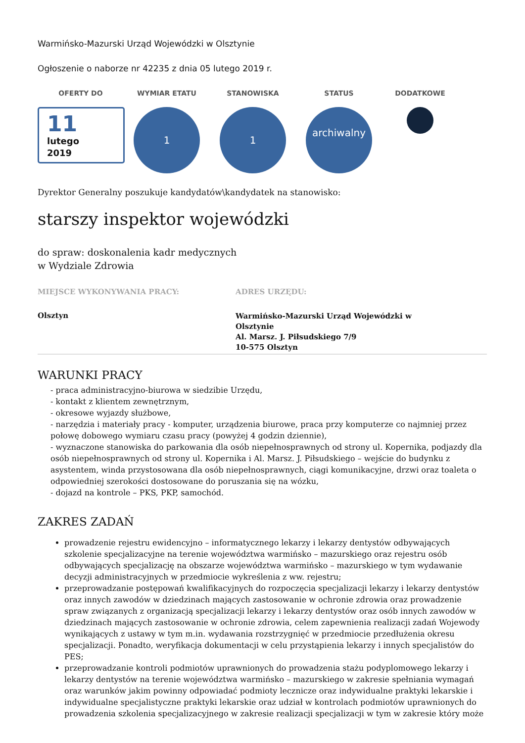Warmińsko-Mazurski Urząd Wojewódzki w Olsztynie
Ogłoszenie o naborze nr 42235 z dnia 05 lutego 2019 r.
OFERTY DO
11
lutego
2019
WYMIAR ETATU
1
STANOWISKA
1
STATUS
archiwalny
DODATKOWE
Dyrektor Generalny poszukuje kandydatów\kandydatek na stanowisko:
starszy inspektor wojewódzki
do spraw: doskonalenia kadr medycznych
w Wydziale Zdrowia
MIEJSCE WYKONYWANIA PRACY:
Olsztyn
ADRES URZĘDU:
Warmińsko-Mazurski Urząd Wojewódzki w Olsztynie
Al. Marsz. J. Piłsudskiego 7/9
10-575 Olsztyn
WARUNKI PRACY
- praca administracyjno-biurowa w siedzibie Urzędu,
- kontakt z klientem zewnętrznym,
- okresowe wyjazdy służbowe,
- narzędzia i materiały pracy - komputer, urządzenia biurowe, praca przy komputerze co najmniej przez połowę dobowego wymiaru czasu pracy (powyżej 4 godzin dziennie),
- wyznaczone stanowiska do parkowania dla osób niepełnosprawnych od strony ul. Kopernika, podjazdy dla osób niepełnosprawnych od strony ul. Kopernika i Al. Marsz. J. Piłsudskiego – wejście do budynku z asystentem, winda przystosowana dla osób niepełnosprawnych, ciągi komunikacyjne, drzwi oraz toaleta o odpowiedniej szerokości dostosowane do poruszania się na wózku,
- dojazd na kontrole – PKS, PKP, samochód.
ZAKRES ZADAŃ
prowadzenie rejestru ewidencyjno – informatycznego lekarzy i lekarzy dentystów odbywających szkolenie specjalizacyjne na terenie województwa warmińsko – mazurskiego oraz rejestru osób odbywających specjalizację na obszarze województwa warmińsko – mazurskiego w tym wydawanie decyzji administracyjnych w przedmiocie wykreślenia z ww. rejestru;
przeprowadzanie postępowań kwalifikacyjnych do rozpoczęcia specjalizacji lekarzy i lekarzy dentystów oraz innych zawodów w dziedzinach mających zastosowanie w ochronie zdrowia oraz prowadzenie spraw związanych z organizacją specjalizacji lekarzy i lekarzy dentystów oraz osób innych zawodów w dziedzinach mających zastosowanie w ochronie zdrowia, celem zapewnienia realizacji zadań Wojewody wynikających z ustawy w tym m.in. wydawania rozstrzygnięć w przedmiocie przedłużenia okresu specjalizacji. Ponadto, weryfikacja dokumentacji w celu przystąpienia lekarzy i innych specjalistów do PES;
przeprowadzanie kontroli podmiotów uprawnionych do prowadzenia stażu podyplomowego lekarzy i lekarzy dentystów na terenie województwa warmińsko – mazurskiego w zakresie spełniania wymagań oraz warunków jakim powinny odpowiadać podmioty lecznicze oraz indywidualne praktyki lekarskie i indywidualne specjalistyczne praktyki lekarskie oraz udział w kontrolach podmiotów uprawnionych do prowadzenia szkolenia specjalizacyjnego w zakresie realizacji specjalizacji w tym w zakresie który może